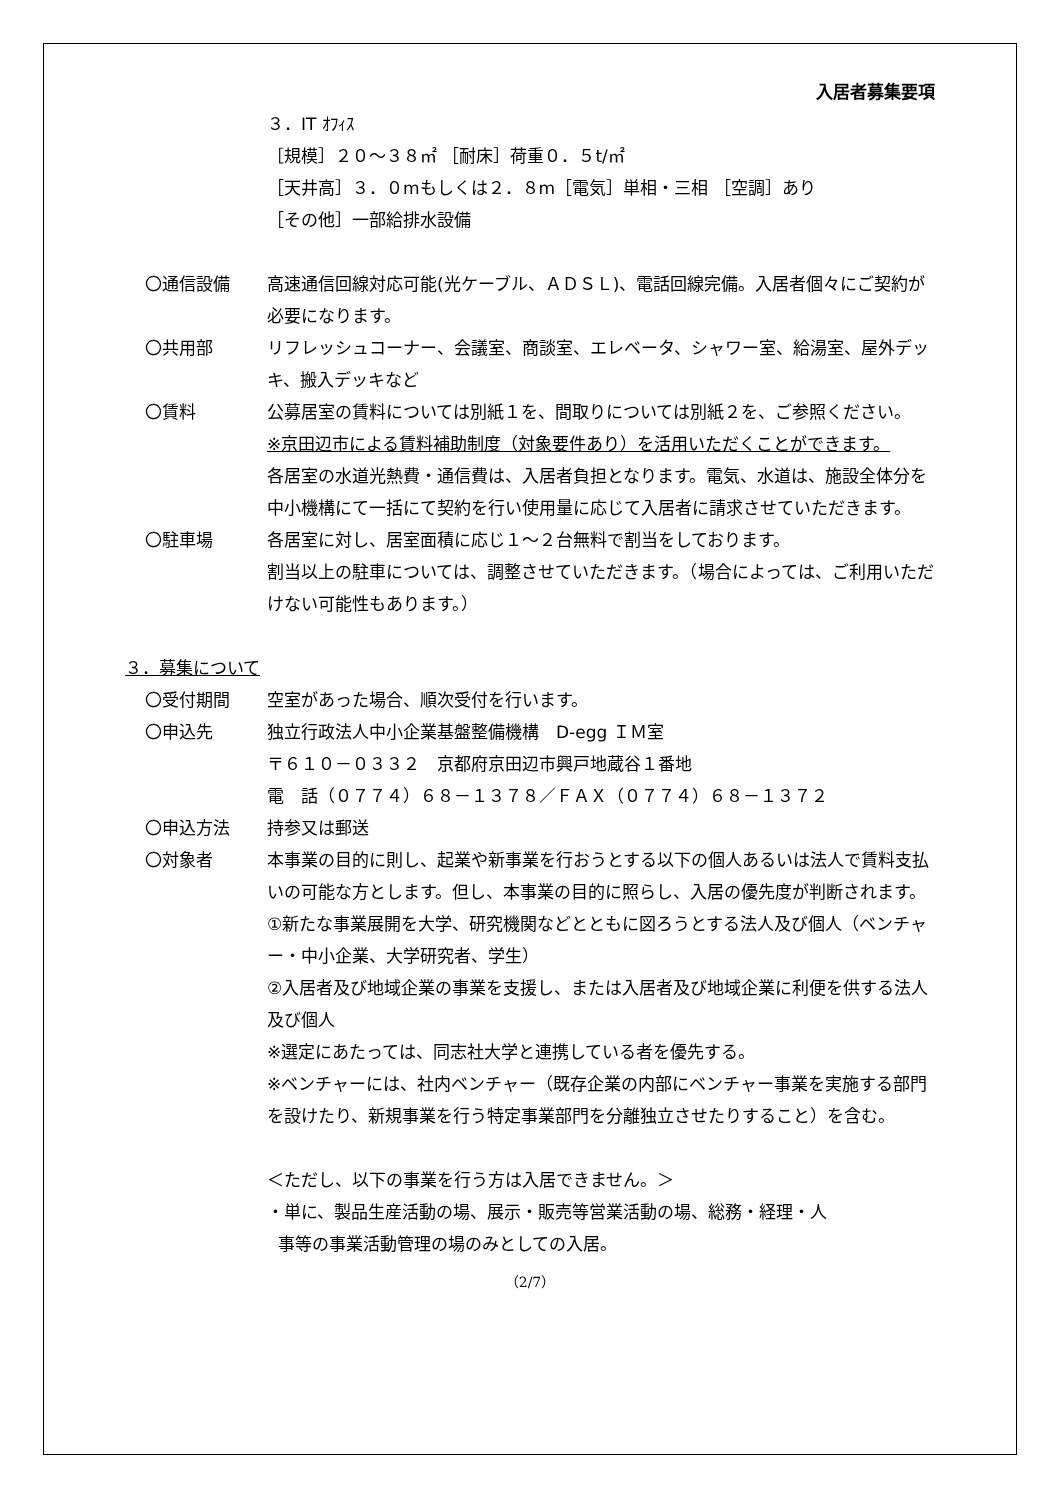入居者募集要項
３．IT ｵﾌｨｽ
［規模］２０～３８㎡ ［耐床］荷重０．５t/㎡
［天井高］３．０mもしくは２．８m［電気］単相・三相 ［空調］あり
［その他］一部給排水設備
〇通信設備 高速通信回線対応可能(光ケーブル、ＡＤＳＬ)、電話回線完備。入居者個々にご契約が必要になります。
〇共用部 リフレッシュコーナー、会議室、商談室、エレベータ、シャワー室、給湯室、屋外デッキ、搬入デッキなど
〇賃料 公募居室の賃料については別紙１を、間取りについては別紙２を、ご参照ください。
※京田辺市による賃料補助制度（対象要件あり）を活用いただくことができます。
各居室の水道光熱費・通信費は、入居者負担となります。電気、水道は、施設全体分を中小機構にて一括にて契約を行い使用量に応じて入居者に請求させていただきます。
〇駐車場 各居室に対し、居室面積に応じ１～２台無料で割当をしております。
割当以上の駐車については、調整させていただきます。（場合によっては、ご利用いただけない可能性もあります。）
３．募集について
〇受付期間 空室があった場合、順次受付を行います。
〇申込先 独立行政法人中小企業基盤整備機構　D-egg ＩＭ室
〒６１０－０３３２　京都府京田辺市興戸地蔵谷１番地
電　話（０７７４）６８－１３７８／ＦＡＸ（０７７４）６８－１３７２
〇申込方法 持参又は郵送
〇対象者 本事業の目的に則し、起業や新事業を行おうとする以下の個人あるいは法人で賃料支払いの可能な方とします。但し、本事業の目的に照らし、入居の優先度が判断されます。
①新たな事業展開を大学、研究機関などとともに図ろうとする法人及び個人（ベンチャー・中小企業、大学研究者、学生）
②入居者及び地域企業の事業を支援し、または入居者及び地域企業に利便を供する法人及び個人
※選定にあたっては、同志社大学と連携している者を優先する。
※ベンチャーには、社内ベンチャー（既存企業の内部にベンチャー事業を実施する部門を設けたり、新規事業を行う特定事業部門を分離独立させたりすること）を含む。
＜ただし、以下の事業を行う方は入居できません。＞
・単に、製品生産活動の場、展示・販売等営業活動の場、総務・経理・人
事等の事業活動管理の場のみとしての入居。
（2/7）